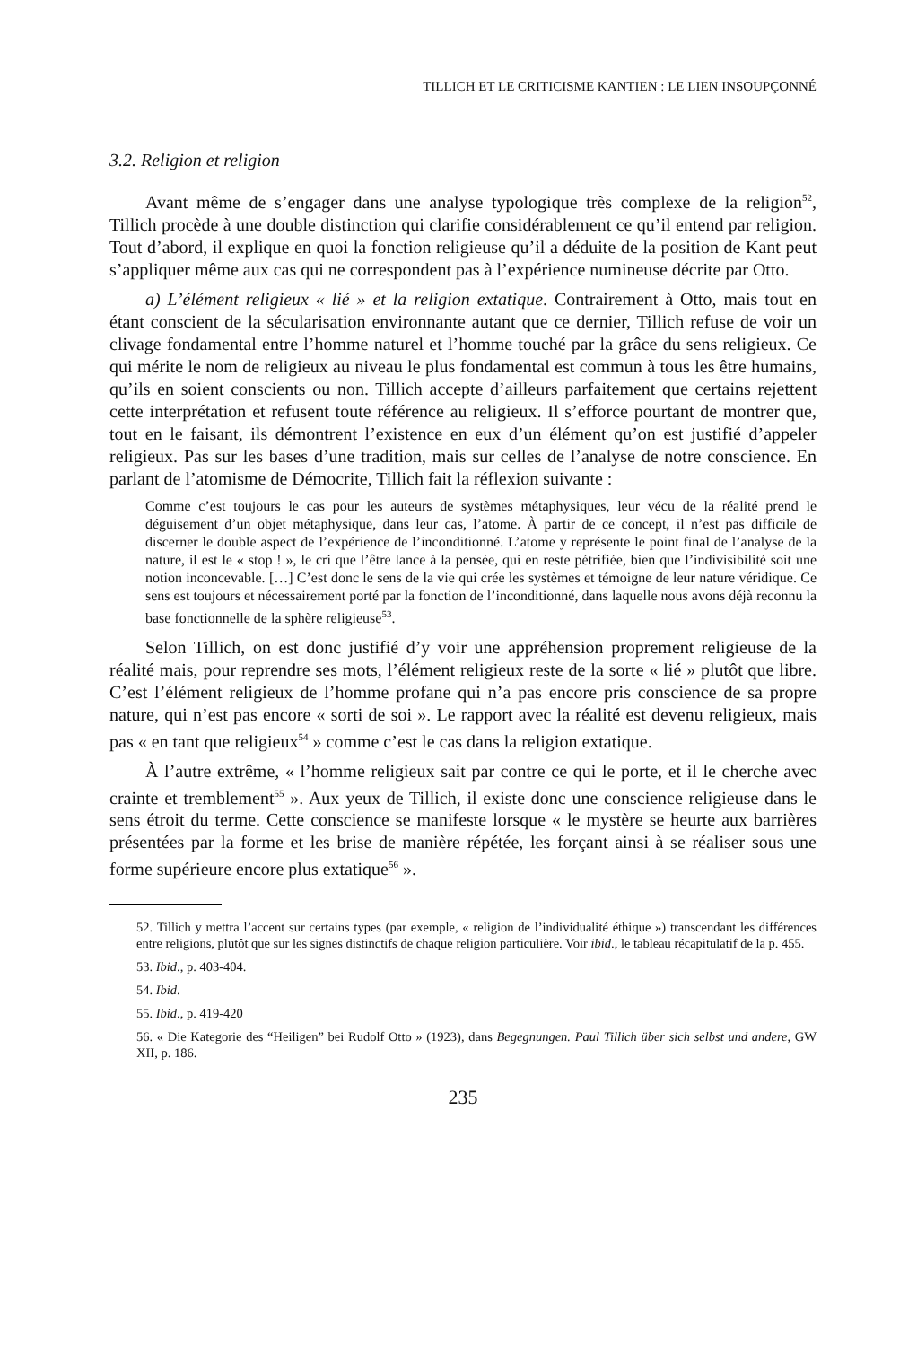TILLICH ET LE CRITICISME KANTIEN : LE LIEN INSOUPÇONNÉ
3.2. Religion et religion
Avant même de s’engager dans une analyse typologique très complexe de la religion<sup>52</sup>, Tillich procède à une double distinction qui clarifie considérablement ce qu’il entend par religion. Tout d’abord, il explique en quoi la fonction religieuse qu’il a déduite de la position de Kant peut s’appliquer même aux cas qui ne correspondent pas à l’expérience numineuse décrite par Otto.
a) L’élément religieux « lié » et la religion extatique. Contrairement à Otto, mais tout en étant conscient de la sécularisation environnante autant que ce dernier, Tillich refuse de voir un clivage fondamental entre l’homme naturel et l’homme touché par la grâce du sens religieux. Ce qui mérite le nom de religieux au niveau le plus fondamental est commun à tous les être humains, qu’ils en soient conscients ou non. Tillich accepte d’ailleurs parfaitement que certains rejettent cette interprétation et refusent toute référence au religieux. Il s’efforce pourtant de montrer que, tout en le faisant, ils démontrent l’existence en eux d’un élément qu’on est justifié d’appeler religieux. Pas sur les bases d’une tradition, mais sur celles de l’analyse de notre conscience. En parlant de l’atomisme de Démocrite, Tillich fait la réflexion suivante :
Comme c’est toujours le cas pour les auteurs de systèmes métaphysiques, leur vécu de la réalité prend le déguisement d’un objet métaphysique, dans leur cas, l’atome. À partir de ce concept, il n’est pas difficile de discerner le double aspect de l’expérience de l’inconditionné. L’atome y représente le point final de l’analyse de la nature, il est le « stop ! », le cri que l’être lance à la pensée, qui en reste pétrifiée, bien que l’indivisibilité soit une notion inconcevable. […] C’est donc le sens de la vie qui crée les systèmes et témoigne de leur nature véridique. Ce sens est toujours et nécessairement porté par la fonction de l’inconditionné, dans laquelle nous avons déjà reconnu la base fonctionnelle de la sphère religieuse<sup>53</sup>.
Selon Tillich, on est donc justifié d’y voir une appréhension proprement religieuse de la réalité mais, pour reprendre ses mots, l’élément religieux reste de la sorte « lié » plutôt que libre. C’est l’élément religieux de l’homme profane qui n’a pas encore pris conscience de sa propre nature, qui n’est pas encore « sorti de soi ». Le rapport avec la réalité est devenu religieux, mais pas « en tant que religieux<sup>54</sup> » comme c’est le cas dans la religion extatique.
À l’autre extrême, « l’homme religieux sait par contre ce qui le porte, et il le cherche avec crainte et tremblement<sup>55</sup> ». Aux yeux de Tillich, il existe donc une conscience religieuse dans le sens étroit du terme. Cette conscience se manifeste lorsque « le mystère se heurte aux barrières présentées par la forme et les brise de manière répétée, les forçant ainsi à se réaliser sous une forme supérieure encore plus extatique<sup>56</sup> ».
52. Tillich y mettra l’accent sur certains types (par exemple, « religion de l’individualité éthique ») transcendant les différences entre religions, plutôt que sur les signes distinctifs de chaque religion particulière. Voir ibid., le tableau récapitulatif de la p. 455.
53. Ibid., p. 403-404.
54. Ibid.
55. Ibid., p. 419-420
56. « Die Kategorie des “Heiligen” bei Rudolf Otto » (1923), dans Begegnungen. Paul Tillich über sich selbst und andere, GW XII, p. 186.
235